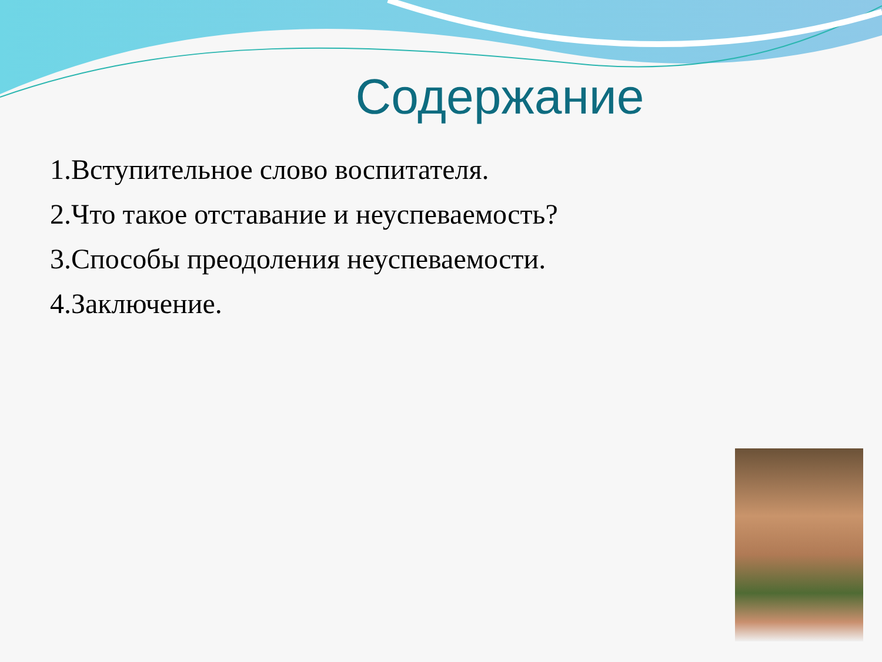Содержание
1.Вступительное слово воспитателя.
2.Что такое отставание и неуспеваемость?
3.Способы преодоления неуспеваемости.
4.Заключение.